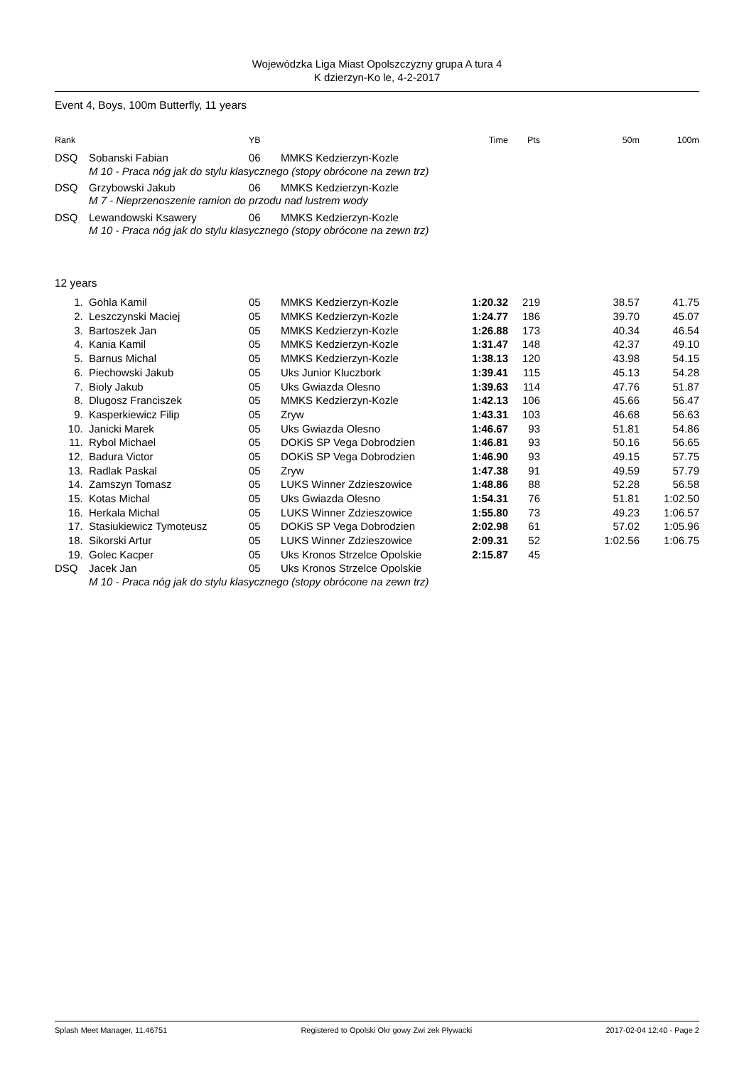Wojewódzka Liga Miast Opolszczyzny grupa A tura 4
K dzierzyn-Ko le, 4-2-2017
Event 4, Boys, 100m Butterfly, 11 years
| Rank | | YB | | Time | Pts | 50m | 100m |
| --- | --- | --- | --- | --- | --- | --- | --- |
| DSQ | Sobanski Fabian | 06 | MMKS Kedzierzyn-Kozle | | | | |
| | M 10 - Praca nóg jak do stylu klasycznego (stopy obrócone na zewn trz) | | | | | | |
| DSQ | Grzybowski Jakub | 06 | MMKS Kedzierzyn-Kozle | | | | |
| | M 7 - Nieprzenoszenie ramion do przodu nad lustrem wody | | | | | | |
| DSQ | Lewandowski Ksawery | 06 | MMKS Kedzierzyn-Kozle | | | | |
| | M 10 - Praca nóg jak do stylu klasycznego (stopy obrócone na zewn trz) | | | | | | |
| 12 years | | | | | | | |
| 1. | Gohla Kamil | 05 | MMKS Kedzierzyn-Kozle | 1:20.32 | 219 | 38.57 | 41.75 |
| 2. | Leszczynski Maciej | 05 | MMKS Kedzierzyn-Kozle | 1:24.77 | 186 | 39.70 | 45.07 |
| 3. | Bartoszek Jan | 05 | MMKS Kedzierzyn-Kozle | 1:26.88 | 173 | 40.34 | 46.54 |
| 4. | Kania Kamil | 05 | MMKS Kedzierzyn-Kozle | 1:31.47 | 148 | 42.37 | 49.10 |
| 5. | Barnus Michal | 05 | MMKS Kedzierzyn-Kozle | 1:38.13 | 120 | 43.98 | 54.15 |
| 6. | Piechowski Jakub | 05 | Uks Junior Kluczbork | 1:39.41 | 115 | 45.13 | 54.28 |
| 7. | Bioly Jakub | 05 | Uks Gwiazda Olesno | 1:39.63 | 114 | 47.76 | 51.87 |
| 8. | Dlugosz Franciszek | 05 | MMKS Kedzierzyn-Kozle | 1:42.13 | 106 | 45.66 | 56.47 |
| 9. | Kasperkiewicz Filip | 05 | Zryw | 1:43.31 | 103 | 46.68 | 56.63 |
| 10. | Janicki Marek | 05 | Uks Gwiazda Olesno | 1:46.67 | 93 | 51.81 | 54.86 |
| 11. | Rybol Michael | 05 | DOKiS SP Vega Dobrodzien | 1:46.81 | 93 | 50.16 | 56.65 |
| 12. | Badura Victor | 05 | DOKiS SP Vega Dobrodzien | 1:46.90 | 93 | 49.15 | 57.75 |
| 13. | Radlak Paskal | 05 | Zryw | 1:47.38 | 91 | 49.59 | 57.79 |
| 14. | Zamszyn Tomasz | 05 | LUKS Winner Zdzieszowice | 1:48.86 | 88 | 52.28 | 56.58 |
| 15. | Kotas Michal | 05 | Uks Gwiazda Olesno | 1:54.31 | 76 | 51.81 | 1:02.50 |
| 16. | Herkala Michal | 05 | LUKS Winner Zdzieszowice | 1:55.80 | 73 | 49.23 | 1:06.57 |
| 17. | Stasiukiewicz Tymoteusz | 05 | DOKiS SP Vega Dobrodzien | 2:02.98 | 61 | 57.02 | 1:05.96 |
| 18. | Sikorski Artur | 05 | LUKS Winner Zdzieszowice | 2:09.31 | 52 | 1:02.56 | 1:06.75 |
| 19. | Golec Kacper | 05 | Uks Kronos Strzelce Opolskie | 2:15.87 | 45 | | |
| DSQ | Jacek Jan | 05 | Uks Kronos Strzelce Opolskie | | | | |
| | M 10 - Praca nóg jak do stylu klasycznego (stopy obrócone na zewn trz) | | | | | | |
Splash Meet Manager, 11.46751 Registered to Opolski Okr gowy Zwi zek Pływacki 2017-02-04 12:40 - Page 2